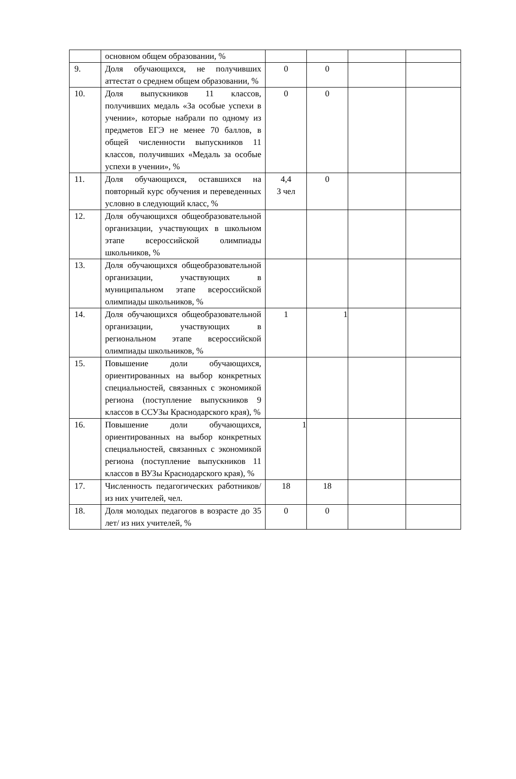| | основном общем образовании, % | | | | |
| 9. | Доля обучающихся, не получивших аттестат о среднем общем образовании, % | 0 | 0 | | |
| 10. | Доля выпускников 11 классов, получивших медаль «За особые успехи в учении», которые набрали по одному из предметов ЕГЭ не менее 70 баллов, в общей численности выпускников 11 классов, получивших «Медаль за особые успехи в учении», % | 0 | 0 | | |
| 11. | Доля обучающихся, оставшихся на повторный курс обучения и переведенных условно в следующий класс, % | 4,4 3 чел | 0 | | |
| 12. | Доля обучающихся общеобразовательной организации, участвующих в школьном этапе всероссийской олимпиады школьников, % | | | | |
| 13. | Доля обучающихся общеобразовательной организации, участвующих в муниципальном этапе всероссийской олимпиады школьников, % | | | | |
| 14. | Доля обучающихся общеобразовательной организации, участвующих в региональном этапе всероссийской олимпиады школьников, % | 1 | 1 | | |
| 15. | Повышение доли обучающихся, ориентированных на выбор конкретных специальностей, связанных с экономикой региона (поступление выпускников 9 классов в ССУЗы Краснодарского края), % | | | | |
| 16. | Повышение доли обучающихся, ориентированных на выбор конкретных специальностей, связанных с экономикой региона (поступление выпускников 11 классов в ВУЗы Краснодарского края), % | 1 | | | |
| 17. | Численность педагогических работников/ из них учителей, чел. | 18 | 18 | | |
| 18. | Доля молодых педагогов в возрасте до 35 лет/ из них учителей, % | 0 | 0 | | |